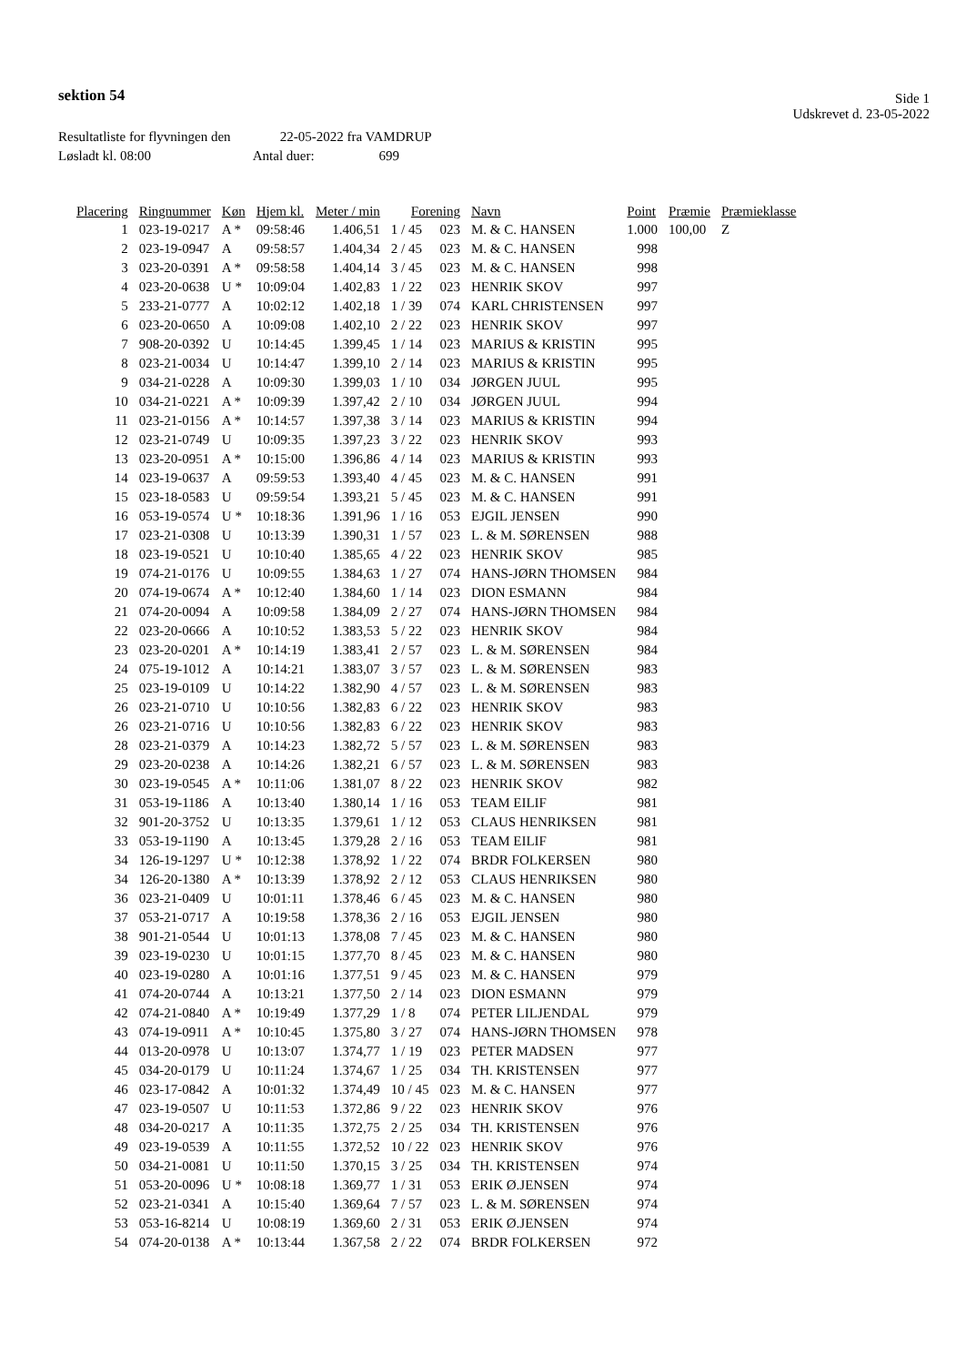sektion 54
Side 1
Udskrevet d. 23-05-2022
Resultatliste for flyvningen den 22-05-2022 fra VAMDRUP
Løsladt kl. 08:00 Antal duer: 699
| Placering | Ringnummer | Køn | Hjem kl. | Meter / min | Forening | | Navn | Point | Præmie | Præmieklasse |
| --- | --- | --- | --- | --- | --- | --- | --- | --- | --- | --- |
| 1 | 023-19-0217 | A * | 09:58:46 | 1.406,51 | 1 / 45 | 023 | M. & C. HANSEN | 1.000 | 100,00 | Z |
| 2 | 023-19-0947 | A | 09:58:57 | 1.404,34 | 2 / 45 | 023 | M. & C. HANSEN | 998 | | |
| 3 | 023-20-0391 | A * | 09:58:58 | 1.404,14 | 3 / 45 | 023 | M. & C. HANSEN | 998 | | |
| 4 | 023-20-0638 | U * | 10:09:04 | 1.402,83 | 1 / 22 | 023 | HENRIK SKOV | 997 | | |
| 5 | 233-21-0777 | A | 10:02:12 | 1.402,18 | 1 / 39 | 074 | KARL CHRISTENSEN | 997 | | |
| 6 | 023-20-0650 | A | 10:09:08 | 1.402,10 | 2 / 22 | 023 | HENRIK SKOV | 997 | | |
| 7 | 908-20-0392 | U | 10:14:45 | 1.399,45 | 1 / 14 | 023 | MARIUS & KRISTIN | 995 | | |
| 8 | 023-21-0034 | U | 10:14:47 | 1.399,10 | 2 / 14 | 023 | MARIUS & KRISTIN | 995 | | |
| 9 | 034-21-0228 | A | 10:09:30 | 1.399,03 | 1 / 10 | 034 | JØRGEN JUUL | 995 | | |
| 10 | 034-21-0221 | A * | 10:09:39 | 1.397,42 | 2 / 10 | 034 | JØRGEN JUUL | 994 | | |
| 11 | 023-21-0156 | A * | 10:14:57 | 1.397,38 | 3 / 14 | 023 | MARIUS & KRISTIN | 994 | | |
| 12 | 023-21-0749 | U | 10:09:35 | 1.397,23 | 3 / 22 | 023 | HENRIK SKOV | 993 | | |
| 13 | 023-20-0951 | A * | 10:15:00 | 1.396,86 | 4 / 14 | 023 | MARIUS & KRISTIN | 993 | | |
| 14 | 023-19-0637 | A | 09:59:53 | 1.393,40 | 4 / 45 | 023 | M. & C. HANSEN | 991 | | |
| 15 | 023-18-0583 | U | 09:59:54 | 1.393,21 | 5 / 45 | 023 | M. & C. HANSEN | 991 | | |
| 16 | 053-19-0574 | U * | 10:18:36 | 1.391,96 | 1 / 16 | 053 | EJGIL JENSEN | 990 | | |
| 17 | 023-21-0308 | U | 10:13:39 | 1.390,31 | 1 / 57 | 023 | L. & M. SØRENSEN | 988 | | |
| 18 | 023-19-0521 | U | 10:10:40 | 1.385,65 | 4 / 22 | 023 | HENRIK SKOV | 985 | | |
| 19 | 074-21-0176 | U | 10:09:55 | 1.384,63 | 1 / 27 | 074 | HANS-JØRN THOMSEN | 984 | | |
| 20 | 074-19-0674 | A * | 10:12:40 | 1.384,60 | 1 / 14 | 023 | DION ESMANN | 984 | | |
| 21 | 074-20-0094 | A | 10:09:58 | 1.384,09 | 2 / 27 | 074 | HANS-JØRN THOMSEN | 984 | | |
| 22 | 023-20-0666 | A | 10:10:52 | 1.383,53 | 5 / 22 | 023 | HENRIK SKOV | 984 | | |
| 23 | 023-20-0201 | A * | 10:14:19 | 1.383,41 | 2 / 57 | 023 | L. & M. SØRENSEN | 984 | | |
| 24 | 075-19-1012 | A | 10:14:21 | 1.383,07 | 3 / 57 | 023 | L. & M. SØRENSEN | 983 | | |
| 25 | 023-19-0109 | U | 10:14:22 | 1.382,90 | 4 / 57 | 023 | L. & M. SØRENSEN | 983 | | |
| 26 | 023-21-0710 | U | 10:10:56 | 1.382,83 | 6 / 22 | 023 | HENRIK SKOV | 983 | | |
| 26 | 023-21-0716 | U | 10:10:56 | 1.382,83 | 6 / 22 | 023 | HENRIK SKOV | 983 | | |
| 28 | 023-21-0379 | A | 10:14:23 | 1.382,72 | 5 / 57 | 023 | L. & M. SØRENSEN | 983 | | |
| 29 | 023-20-0238 | A | 10:14:26 | 1.382,21 | 6 / 57 | 023 | L. & M. SØRENSEN | 983 | | |
| 30 | 023-19-0545 | A * | 10:11:06 | 1.381,07 | 8 / 22 | 023 | HENRIK SKOV | 982 | | |
| 31 | 053-19-1186 | A | 10:13:40 | 1.380,14 | 1 / 16 | 053 | TEAM EILIF | 981 | | |
| 32 | 901-20-3752 | U | 10:13:35 | 1.379,61 | 1 / 12 | 053 | CLAUS HENRIKSEN | 981 | | |
| 33 | 053-19-1190 | A | 10:13:45 | 1.379,28 | 2 / 16 | 053 | TEAM EILIF | 981 | | |
| 34 | 126-19-1297 | U * | 10:12:38 | 1.378,92 | 1 / 22 | 074 | BRDR FOLKERSEN | 980 | | |
| 34 | 126-20-1380 | A * | 10:13:39 | 1.378,92 | 2 / 12 | 053 | CLAUS HENRIKSEN | 980 | | |
| 36 | 023-21-0409 | U | 10:01:11 | 1.378,46 | 6 / 45 | 023 | M. & C. HANSEN | 980 | | |
| 37 | 053-21-0717 | A | 10:19:58 | 1.378,36 | 2 / 16 | 053 | EJGIL JENSEN | 980 | | |
| 38 | 901-21-0544 | U | 10:01:13 | 1.378,08 | 7 / 45 | 023 | M. & C. HANSEN | 980 | | |
| 39 | 023-19-0230 | U | 10:01:15 | 1.377,70 | 8 / 45 | 023 | M. & C. HANSEN | 980 | | |
| 40 | 023-19-0280 | A | 10:01:16 | 1.377,51 | 9 / 45 | 023 | M. & C. HANSEN | 979 | | |
| 41 | 074-20-0744 | A | 10:13:21 | 1.377,50 | 2 / 14 | 023 | DION ESMANN | 979 | | |
| 42 | 074-21-0840 | A * | 10:19:49 | 1.377,29 | 1 / 8 | 074 | PETER LILJENDAL | 979 | | |
| 43 | 074-19-0911 | A * | 10:10:45 | 1.375,80 | 3 / 27 | 074 | HANS-JØRN THOMSEN | 978 | | |
| 44 | 013-20-0978 | U | 10:13:07 | 1.374,77 | 1 / 19 | 023 | PETER MADSEN | 977 | | |
| 45 | 034-20-0179 | U | 10:11:24 | 1.374,67 | 1 / 25 | 034 | TH. KRISTENSEN | 977 | | |
| 46 | 023-17-0842 | A | 10:01:32 | 1.374,49 | 10 / 45 | 023 | M. & C. HANSEN | 977 | | |
| 47 | 023-19-0507 | U | 10:11:53 | 1.372,86 | 9 / 22 | 023 | HENRIK SKOV | 976 | | |
| 48 | 034-20-0217 | A | 10:11:35 | 1.372,75 | 2 / 25 | 034 | TH. KRISTENSEN | 976 | | |
| 49 | 023-19-0539 | A | 10:11:55 | 1.372,52 | 10 / 22 | 023 | HENRIK SKOV | 976 | | |
| 50 | 034-21-0081 | U | 10:11:50 | 1.370,15 | 3 / 25 | 034 | TH. KRISTENSEN | 974 | | |
| 51 | 053-20-0096 | U * | 10:08:18 | 1.369,77 | 1 / 31 | 053 | ERIK Ø.JENSEN | 974 | | |
| 52 | 023-21-0341 | A | 10:15:40 | 1.369,64 | 7 / 57 | 023 | L. & M. SØRENSEN | 974 | | |
| 53 | 053-16-8214 | U | 10:08:19 | 1.369,60 | 2 / 31 | 053 | ERIK Ø.JENSEN | 974 | | |
| 54 | 074-20-0138 | A * | 10:13:44 | 1.367,58 | 2 / 22 | 074 | BRDR FOLKERSEN | 972 | | |